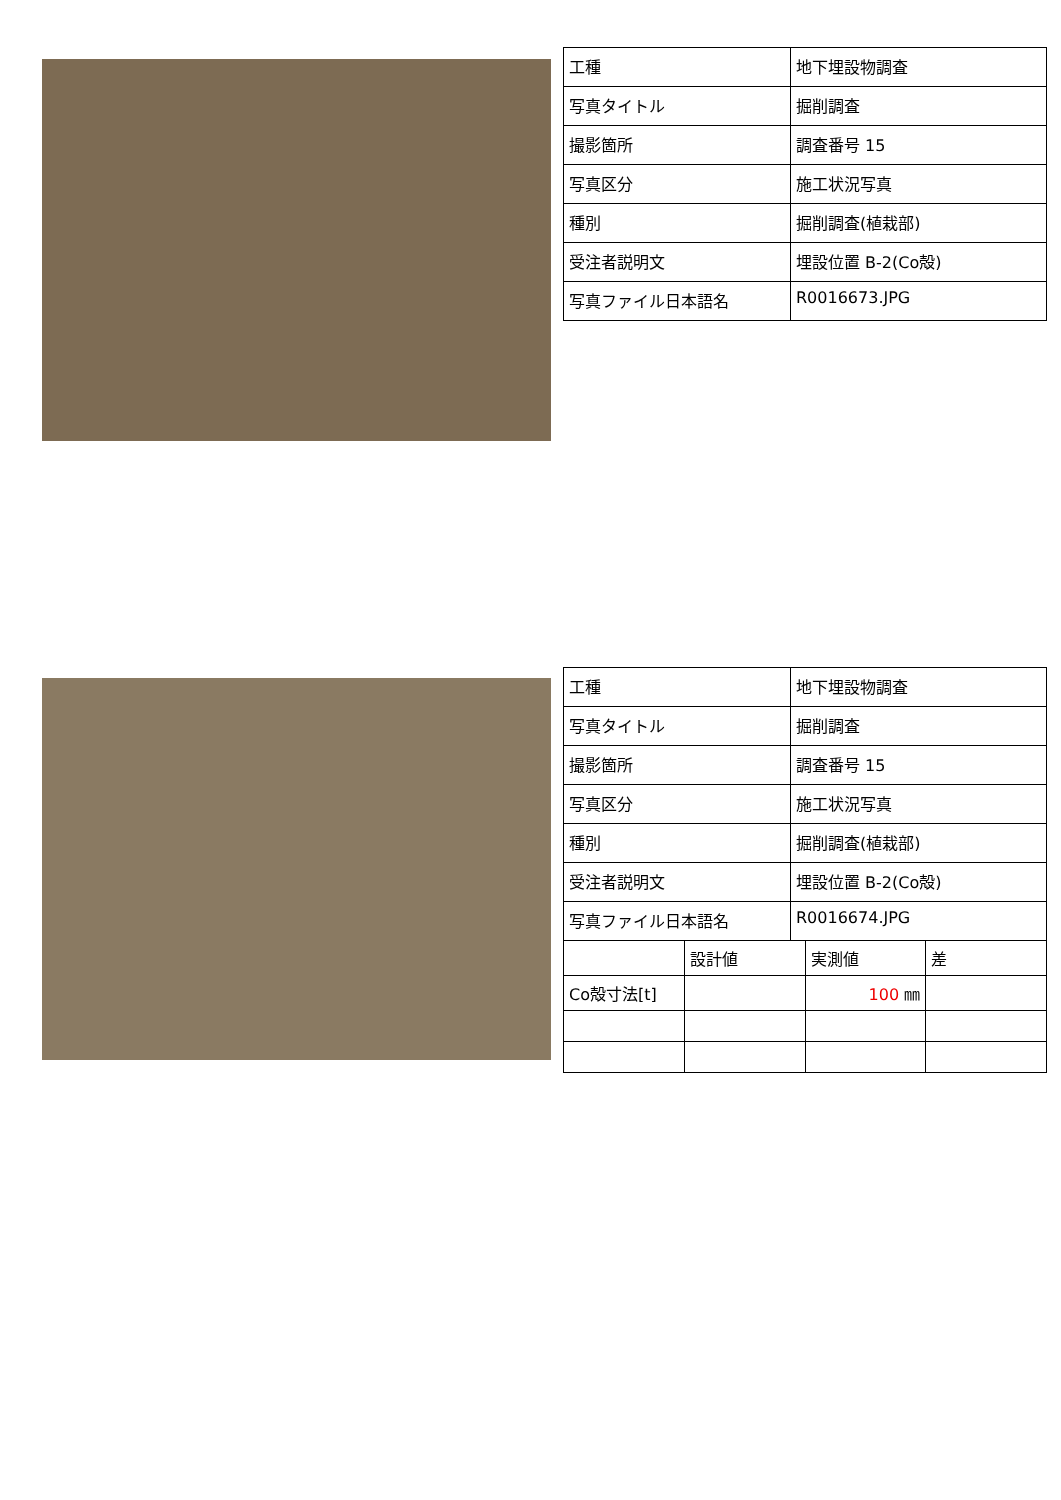| 工種 | 地下埋設物調査 |
| 写真タイトル | 掘削調査 |
| 撮影箇所 | 調査番号 15 |
| 写真区分 | 施工状況写真 |
| 種別 | 掘削調査(植栽部) |
| 受注者説明文 | 埋設位置 B-2(Co殻) |
| 写真ファイル日本語名 | R0016673.JPG |
| 工種 | 地下埋設物調査 |
| 写真タイトル | 掘削調査 |
| 撮影箇所 | 調査番号 15 |
| 写真区分 | 施工状況写真 |
| 種別 | 掘削調査(植栽部) |
| 受注者説明文 | 埋設位置 B-2(Co殻) |
| 写真ファイル日本語名 | R0016674.JPG |
| | 設計値 | 実測値 | 差 |
| Co殻寸法[t] | | 100 ㎜ | |